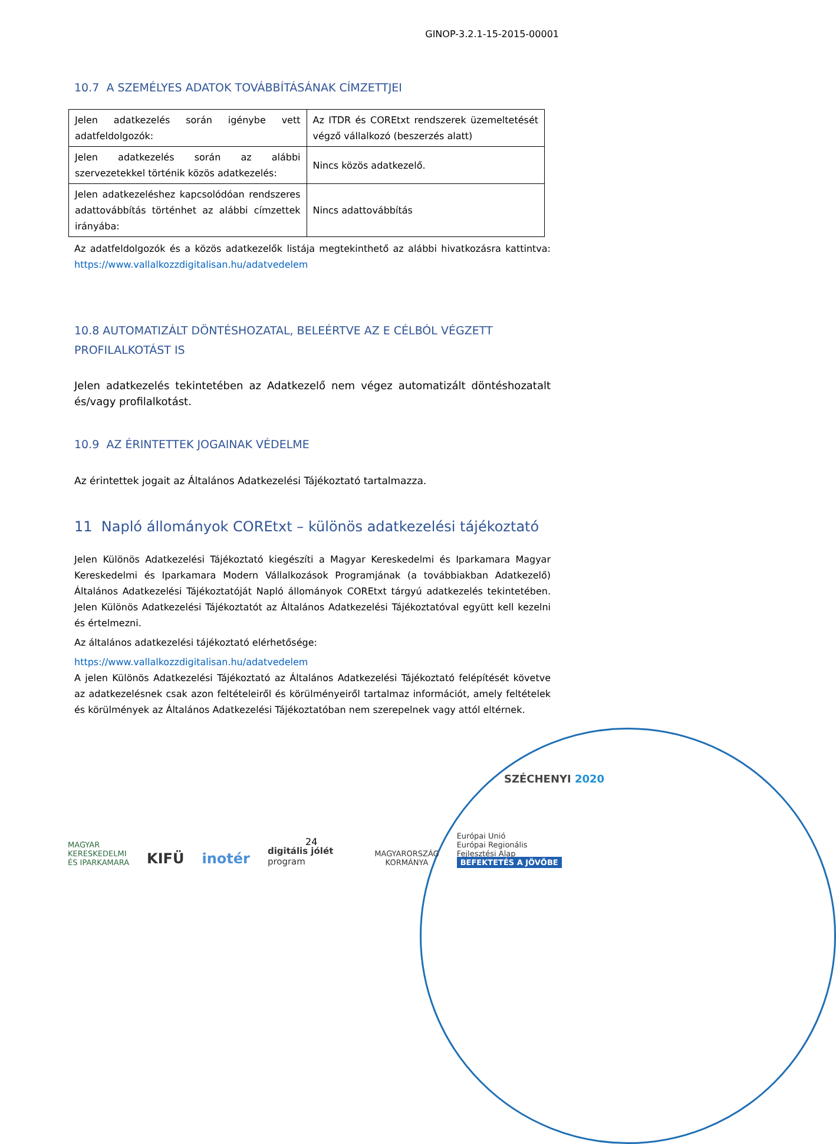GINOP-3.2.1-15-2015-00001
10.7 A SZEMÉLYES ADATOK TOVÁBBÍTÁSÁNAK CÍMZETTJEI
| Jelen adatkezelés során igénybe vett adatfeldolgozók: | Az ITDR és COREtxt rendszerek üzemeltetését végző vállalkozó (beszerzés alatt) |
| Jelen adatkezelés során az alábbi szervezetekkel történik közös adatkezelés: | Nincs közös adatkezelő. |
| Jelen adatkezeléshez kapcsolódóan rendszeres adattovábbítás történhet az alábbi címzettek irányába: | Nincs adattovábbítás |
Az adatfeldolgozók és a közös adatkezelők listája megtekinthető az alábbi hivatkozásra kattintva: https://www.vallalkozzdigitalisan.hu/adatvedelem
10.8 AUTOMATIZÁLT DÖNTÉSHOZATAL, BELEÉRTVE AZ E CÉLBÓL VÉGZETT PROFILALKOTÁST IS
Jelen adatkezelés tekintetében az Adatkezelő nem végez automatizált döntéshozatalt és/vagy profilalkotást.
10.9 AZ ÉRINTETTEK JOGAINAK VÉDELME
Az érintettek jogait az Általános Adatkezelési Tájékoztató tartalmazza.
11 Napló állományok COREtxt – különös adatkezelési tájékoztató
Jelen Különös Adatkezelési Tájékoztató kiegészíti a Magyar Kereskedelmi és Iparkamara Magyar Kereskedelmi és Iparkamara Modern Vállalkozások Programjának (a továbbiakban Adatkezelő) Általános Adatkezelési Tájékoztatóját Napló állományok COREtxt tárgyú adatkezelés tekintetében. Jelen Különös Adatkezelési Tájékoztatót az Általános Adatkezelési Tájékoztatóval együtt kell kezelni és értelmezni.
Az általános adatkezelési tájékoztató elérhetősége:
https://www.vallalkozzdigitalisan.hu/adatvedelem
A jelen Különös Adatkezelési Tájékoztató az Általános Adatkezelési Tájékoztató felépítését követve az adatkezelésnek csak azon feltételeiről és körülményeiről tartalmaz információt, amely feltételek és körülmények az Általános Adatkezelési Tájékoztatóban nem szerepelnek vagy attól eltérnek.
SZÉCHENYI 2020
24
MAGYAR
KERESKEDELMI
ÉS IPARKAMARA
KIFÜ
inotér
digitális jólét
program
MAGYARORSZÁG
KORMÁNYA
Európai Unió
Európai Regionális
Fejlesztési Alap
BEFEKTETÉS A JÖVŐBE